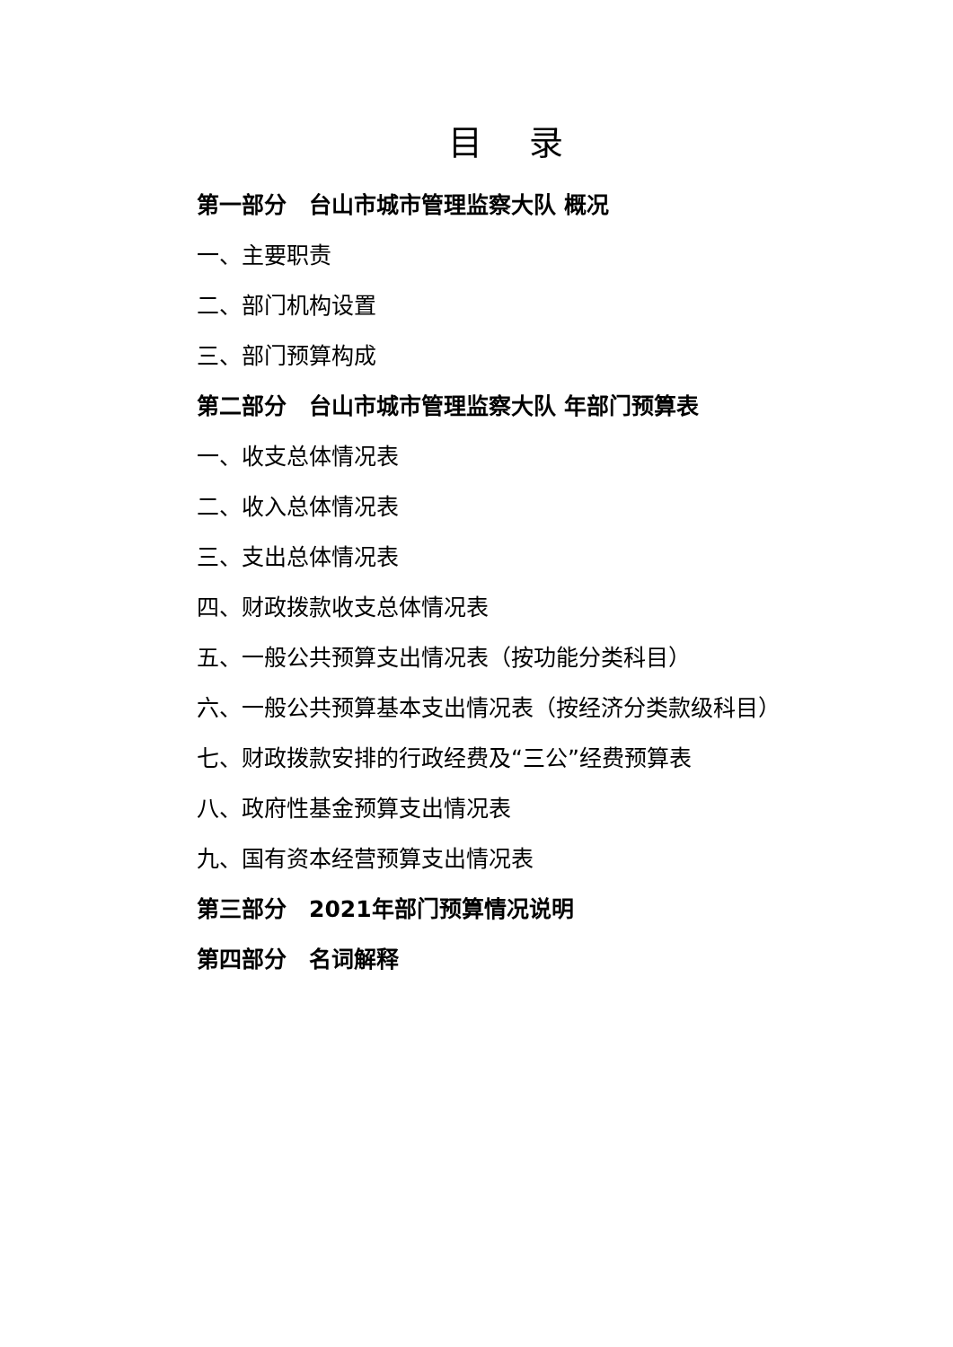目 录
第一部分　台山市城市管理监察大队 概况
一、主要职责
二、部门机构设置
三、部门预算构成
第二部分　台山市城市管理监察大队 年部门预算表
一、收支总体情况表
二、收入总体情况表
三、支出总体情况表
四、财政拨款收支总体情况表
五、一般公共预算支出情况表（按功能分类科目）
六、一般公共预算基本支出情况表（按经济分类款级科目）
七、财政拨款安排的行政经费及“三公”经费预算表
八、政府性基金预算支出情况表
九、国有资本经营预算支出情况表
第三部分　2021年部门预算情况说明
第四部分　名词解释